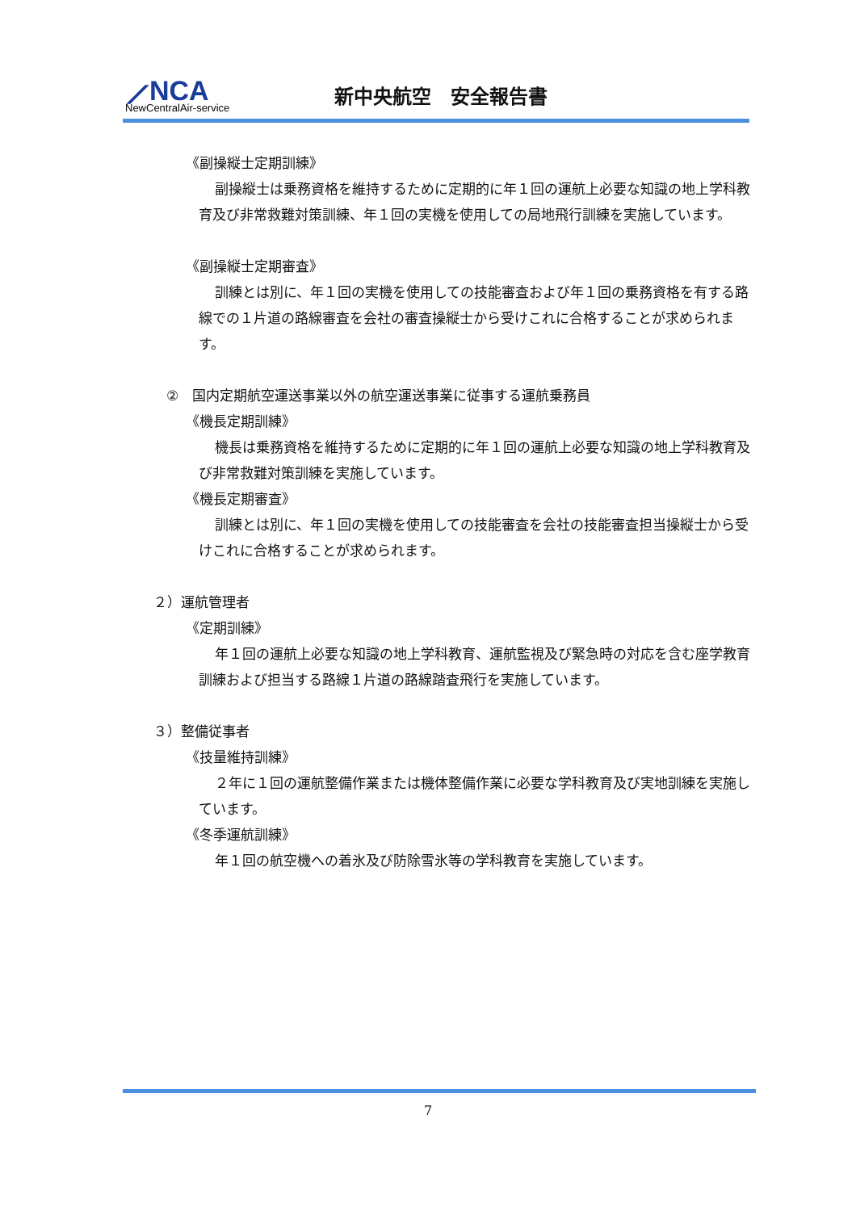⟋NCA
NewCentralAir-service
新中央航空　安全報告書
《副操縦士定期訓練》
副操縦士は乗務資格を維持するために定期的に年１回の運航上必要な知識の地上学科教育及び非常救難対策訓練、年１回の実機を使用しての局地飛行訓練を実施しています。
《副操縦士定期審査》
訓練とは別に、年１回の実機を使用しての技能審査および年１回の乗務資格を有する路線での１片道の路線審査を会社の審査操縦士から受けこれに合格することが求められます。
②　国内定期航空運送事業以外の航空運送事業に従事する運航乗務員
《機長定期訓練》
機長は乗務資格を維持するために定期的に年１回の運航上必要な知識の地上学科教育及び非常救難対策訓練を実施しています。
《機長定期審査》
訓練とは別に、年１回の実機を使用しての技能審査を会社の技能審査担当操縦士から受けこれに合格することが求められます。
２）運航管理者
《定期訓練》
年１回の運航上必要な知識の地上学科教育、運航監視及び緊急時の対応を含む座学教育訓練および担当する路線１片道の路線踏査飛行を実施しています。
３）整備従事者
《技量維持訓練》
２年に１回の運航整備作業または機体整備作業に必要な学科教育及び実地訓練を実施しています。
《冬季運航訓練》
年１回の航空機への着氷及び防除雪氷等の学科教育を実施しています。
7